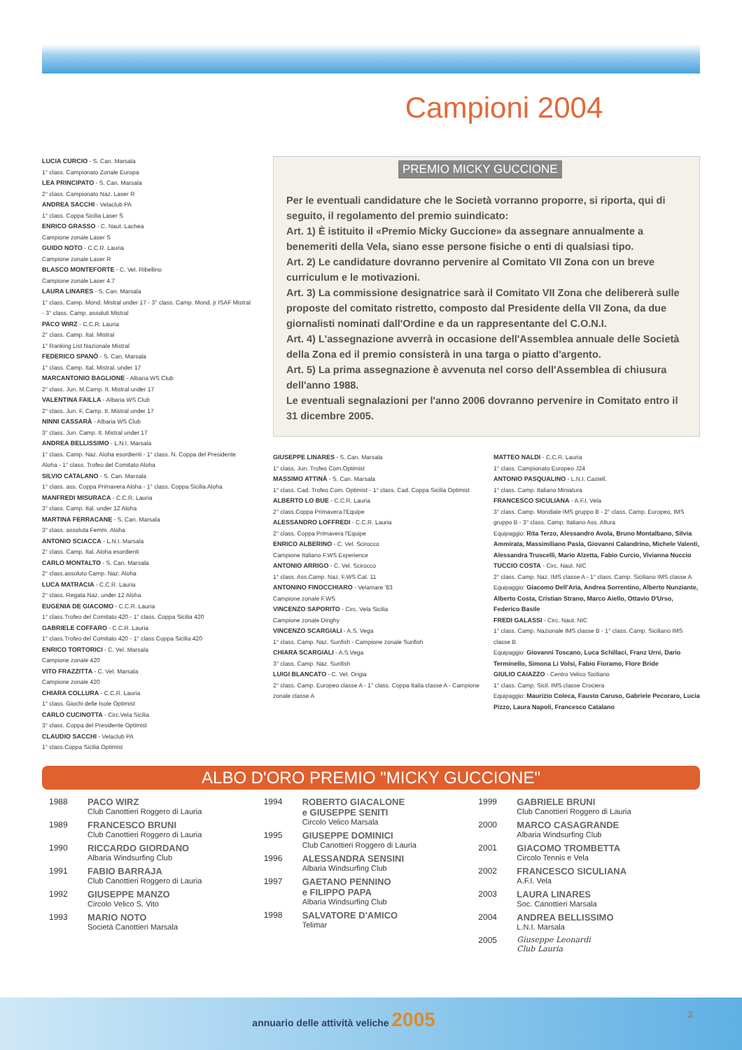Campioni 2004
LUCIA CURCIO - S. Can. Marsala
1° class. Campionato Zonale Europa
LEA PRINCIPATO - S. Can. Marsala
2° class. Campionato Naz. Laser R
ANDREA SACCHI - Velaclub PA
1° class. Coppa Sicilia Laser S
ENRICO GRASSO - C. Naut. Lachea
Campione zonale Laser S
GUIDO NOTO - C.C.R. Lauria
Campione zonale Laser R
BLASCO MONTEFORTE - C. Vel. Ribellino
Campione zonale Laser 4.7
LAURA LINARES - S. Can. Marsala
1° class. Camp. Mond. Mistral under 17 - 3° class. Camp. Mond. jr ISAF Mistral - 3° class. Camp. assoluti Mistral
PACO WIRZ - C.C.R. Lauria
2° class. Camp. Ital. Mistral
1° Ranking List Nazionale Mistral
FEDERICO SPANÒ - S. Can. Marsala
1° class. Camp. Ital. Mistral. under 17
MARCANTONIO BAGLIONE - Albaria WS Club
2° class. Jun. M.Camp. It. Mistral under 17
VALENTINA FAILLA - Albaria WS Club
2° class. Jun. F. Camp. It. Mistral under 17
NINNI CASSARÀ - Albaria WS Club
3° class. Jun. Camp. It. Mistral under 17
ANDREA BELLISSIMO - L.N.I. Marsala
1° class. Camp. Naz. Aloha esordienti - 1° class. N. Coppa del Presidente Aloha - 1° class. Trofeo del Comitato Aloha
SILVIO CATALANO - S. Can. Marsala
1° class. ass. Coppa Primavera Aloha - 1° class. Coppa Sicilia Aloha
MANFREDI MISURACA - C.C.R. Lauria
3° class. Camp. Ital. under 12 Aloha
MARTINA FERRACANE - S. Can. Marsala
3° class. assoluta Femm. Aloha
ANTONIO SCIACCA - L.N.I. Marsala
2° class. Camp. Ital. Aloha esordienti
CARLO MONTALTO - S. Can. Marsala
2° class.assoluto Camp. Naz. Aloha
LUCA MATRACIA - C.C.R. Lauria
2° class. Regata Naz. under 12 Aloha
EUGENIA DE GIACOMO - C.C.R. Lauria
1° class.Trofeo del Comitato 420 - 1° class. Coppa Sicilia 420
GABRIELE COFFARO - C.C.R. Lauria
1° class.Trofeo del Comitato 420 - 1° class Coppa Sicilia 420
ENRICO TORTORICI - C. Vel. Marsala
Campione zonale 420
VITO FRAZZITTA - C. Vel. Marsala
Campione zonale 420
CHIARA COLLURA - C.C.R. Lauria
1° class. Giochi delle Isole Optimist
CARLO CUCINOTTA - Circ.Vela Sicilia
3° class. Coppa del Presidente Optimist
CLAUDIO SACCHI - Velaclub PA
1° class.Coppa Sicilia Optimist
PREMIO MICKY GUCCIONE
Per le eventuali candidature che le Società vorranno proporre, si riporta, qui di seguito, il regolamento del premio suindicato:
Art. 1) È istituito il «Premio Micky Guccione» da assegnare annualmente a benemeriti della Vela, siano esse persone fisiche o enti di qualsiasi tipo.
Art. 2) Le candidature dovranno pervenire al Comitato VII Zona con un breve curriculum e le motivazioni.
Art. 3) La commissione designatrice sarà il Comitato VII Zona che delibererà sulle proposte del comitato ristretto, composto dal Presidente della VII Zona, da due giornalisti nominati dall'Ordine e da un rappresentante del C.O.N.I.
Art. 4) L'assegnazione avverrà in occasione dell'Assemblea annuale delle Società della Zona ed il premio consisterà in una targa o piatto d'argento.
Art. 5) La prima assegnazione è avvenuta nel corso dell'Assemblea di chiusura dell'anno 1988.
Le eventuali segnalazioni per l'anno 2006 dovranno pervenire in Comitato entro il 31 dicembre 2005.
GIUSEPPE LINARES - S. Can. Marsala
1° class. Jun. Trofeo Com.Optimist
MASSIMO ATTINÀ - S. Can. Marsala
1° class. Cad. Trofeo Com. Optimist - 1° class. Cad. Coppa Sicilia Optimist
ALBERTO LO BUE - C.C.R. Lauria
2° class.Coppa Primavera l'Equipe
ALESSANDRO LOFFREDI - C.C.R. Lauria
2° class. Coppa Primavera l'Equipe
ENRICO ALBERINO - C. Vel. Scirocco
Campione Italiano F.WS Experience
ANTONIO ARRIGO - C. Vel. Scirocco
1° class. Ass.Camp. Naz. F.WS Cat. 11
ANTONINO FINOCCHIARO - Velamare '83
Campione zonale F.WS
VINCENZO SAPORITO - Circ. Vela Sicilia
Campione zonale Dinghy
VINCENZO SCARGIALI - A.S. Vega
1° class. Camp. Naz. Sunfish - Campione zonale Sunfish
CHIARA SCARGIALI - A.S.Vega
3° class. Camp. Naz. Sunfish
LUIGI BLANCATO - C. Vel. Origia
2° class. Camp. Europeo classe A - 1° class. Coppa Italia classe A - Campione zonale classe A
MATTEO NALDI - C.C.R. Lauria
1° class. Campionato Europeo J24
ANTONIO PASQUALINO - L.N.I. Castell.
1° class. Camp. Italiano Miniatura
FRANCESCO SICULIANA - A.F.I. Vela
3° class. Camp. Mondiale IMS gruppo B - 2° class. Camp. Europeo, IMS gruppo B - 3° class. Camp. Italiano Ass. Altura
Equipaggio: Rita Terzo, Alessandro Avola, Bruno Montalbano, Silvia Ammirata, Massimiliano Pasla, Giovanni Calandrino, Michele Valenti, Alessandra Truscelli, Mario Alzetta, Fabio Curcio, Vivianna Nuccio
TUCCIO COSTA - Circ. Naut. NIC
2° class. Camp. Naz. IMS classe A - 1° class. Camp. Siciliano IMS classe A
Equipaggio: Giacomo Dell'Aria, Andrea Sorrentino, Alberto Nunziante, Alberto Costa, Cristian Strano, Marco Aiello, Ottavio D'Urso, Federico Basile
FREDI GALASSI - Circ. Naut. NIC
1° class. Camp. Nazionale IMS classe B - 1° class. Camp. Siciliano IMS classe B
Equipaggio: Giovanni Toscano, Luca Schillaci, Franz Urni, Dario Terminello, Simona Li Volsi, Fabio Fioramo, Flore Bride
GIULIO CAIAZZO - Centro Velico Siciliano
1° class. Camp. Sicil. IMS classe Crociera
Equipaggio: Maurizio Coleca, Fausto Caruso, Gabriele Pecoraro, Lucia Pizzo, Laura Napoli, Francesco Catalano
ALBO D'ORO PREMIO "MICKY GUCCIONE"
1988 PACO WIRZ
Club Canottieri Roggero di Lauria
1989 FRANCESCO BRUNI
Club Canottieri Roggero di Lauria
1990 RICCARDO GIORDANO
Albaria Windsurfing Club
1991 FABIO BARRAJA
Club Canottieri Roggero di Lauria
1992 GIUSEPPE MANZO
Circolo Velico S. Vito
1993 MARIO NOTO
Società Canottieri Marsala
1994 ROBERTO GIACALONE
e GIUSEPPE SENITI
Circolo Velico Marsala
1995 GIUSEPPE DOMINICI
Club Canottieri Roggero di Lauria
1996 ALESSANDRA SENSINI
Albaria Windsurfing Club
1997 GAETANO PENNINO
e FILIPPO PAPA
Albaria Windsurfing Club
1998 SALVATORE D'AMICO
Telimar
1999 GABRIELE BRUNI
Club Canottieri Roggero di Lauria
2000 MARCO CASAGRANDE
Albaria Windsurfing Club
2001 GIACOMO TROMBETTA
Circolo Tennis e Vela
2002 FRANCESCO SICULIANA
A.F.I. Vela
2003 LAURA LINARES
Soc. Canottieri Marsala
2004 ANDREA BELLISSIMO
L.N.I. Marsala
2005 Giuseppe Leonardi
Club Lauria
annuario delle attività veliche 2005 3